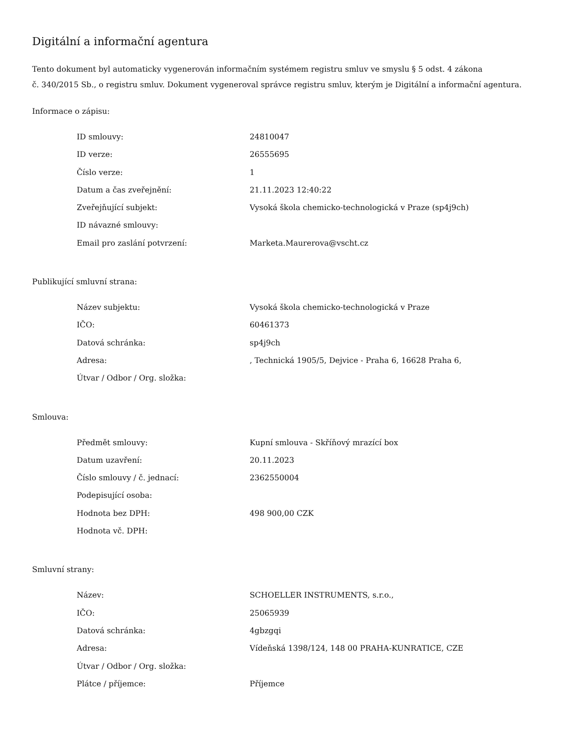Digitální a informační agentura
Tento dokument byl automaticky vygenerován informačním systémem registru smluv ve smyslu § 5 odst. 4 zákona
č. 340/2015 Sb., o registru smluv. Dokument vygeneroval správce registru smluv, kterým je Digitální a informační agentura.
Informace o zápisu:
| ID smlouvy: | 24810047 |
| ID verze: | 26555695 |
| Číslo verze: | 1 |
| Datum a čas zveřejnění: | 21.11.2023 12:40:22 |
| Zveřejňující subjekt: | Vysoká škola chemicko-technologická v Praze (sp4j9ch) |
| ID návazné smlouvy: | |
| Email pro zaslání potvrzení: | Marketa.Maurerova@vscht.cz |
Publikující smluvní strana:
| Název subjektu: | Vysoká škola chemicko-technologická v Praze |
| IČO: | 60461373 |
| Datová schránka: | sp4j9ch |
| Adresa: | , Technická 1905/5, Dejvice - Praha 6, 16628 Praha 6, |
| Útvar / Odbor / Org. složka: | |
Smlouva:
| Předmět smlouvy: | Kupní smlouva - Skříňový mrazící box |
| Datum uzavření: | 20.11.2023 |
| Číslo smlouvy / č. jednací: | 2362550004 |
| Podepisující osoba: | |
| Hodnota bez DPH: | 498 900,00 CZK |
| Hodnota vč. DPH: | |
Smluvní strany:
| Název: | SCHOELLER INSTRUMENTS, s.r.o., |
| IČO: | 25065939 |
| Datová schránka: | 4gbzgqi |
| Adresa: | Vídeňská 1398/124, 148 00 PRAHA-KUNRATICE, CZE |
| Útvar / Odbor / Org. složka: | |
| Plátce / příjemce: | Příjemce |